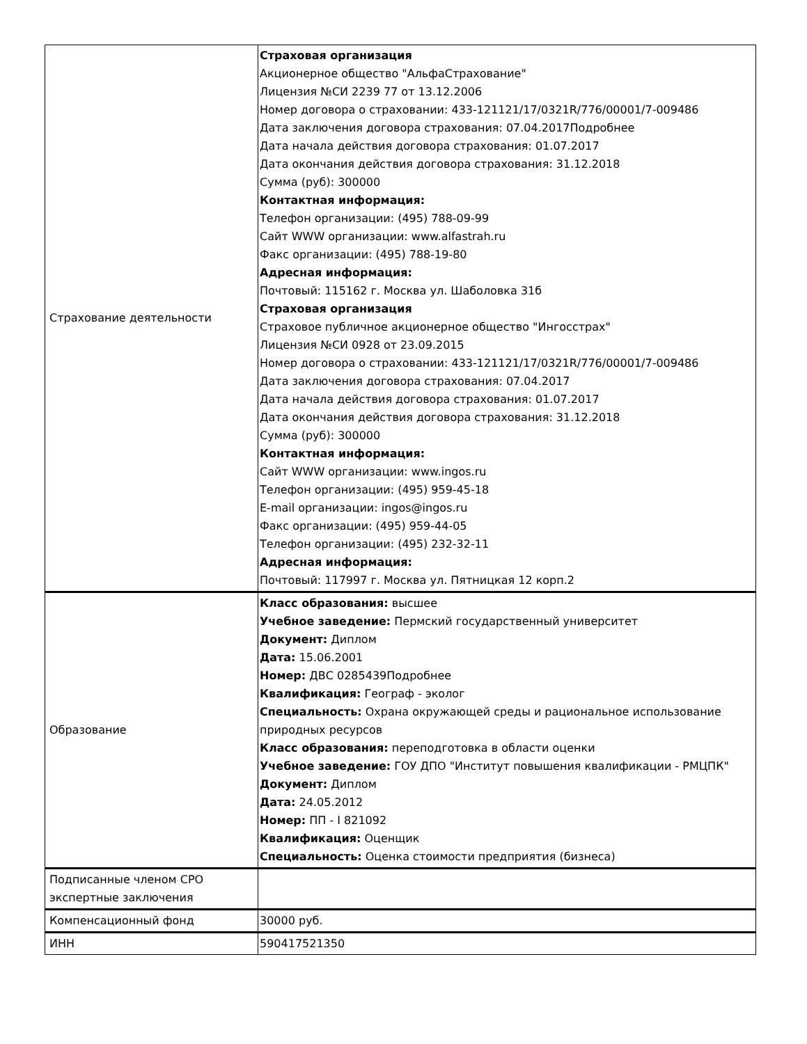| Страхование деятельности | Страховая организация Акционерное общество "АльфаСтрахование" Лицензия №СИ 2239 77 от 13.12.2006 Номер договора о страховании: 433-121121/17/0321R/776/00001/7-009486 Дата заключения договора страхования: 07.04.2017Подробнее Дата начала действия договора страхования: 01.07.2017 Дата окончания действия договора страхования: 31.12.2018 Сумма (руб): 300000 Контактная информация: Телефон организации: (495) 788-09-99 Сайт WWW организации: www.alfastrah.ru Факс организации: (495) 788-19-80 Адресная информация: Почтовый: 115162 г. Москва ул. Шаболовка 31б Страховая организация Страховое публичное акционерное общество "Ингосстрах" Лицензия №СИ 0928 от 23.09.2015 Номер договора о страховании: 433-121121/17/0321R/776/00001/7-009486 Дата заключения договора страхования: 07.04.2017 Дата начала действия договора страхования: 01.07.2017 Дата окончания действия договора страхования: 31.12.2018 Сумма (руб): 300000 Контактная информация: Сайт WWW организации: www.ingos.ru Телефон организации: (495) 959-45-18 E-mail организации: ingos@ingos.ru Факс организации: (495) 959-44-05 Телефон организации: (495) 232-32-11 Адресная информация: Почтовый: 117997 г. Москва ул. Пятницкая 12 корп.2 |
| Образование | Класс образования: высшее Учебное заведение: Пермский государственный университет Документ: Диплом Дата: 15.06.2001 Номер: ДВС 0285439Подробнее Квалификация: Географ - эколог Специальность: Охрана окружающей среды и рациональное использование природных ресурсов Класс образования: переподготовка в области оценки Учебное заведение: ГОУ ДПО "Институт повышения квалификации - РМЦПК" Документ: Диплом Дата: 24.05.2012 Номер: ПП - I 821092 Квалификация: Оценщик Специальность: Оценка стоимости предприятия (бизнеса) |
| Подписанные членом СРО экспертные заключения | |
| Компенсационный фонд | 30000 руб. |
| ИНН | 590417521350 |